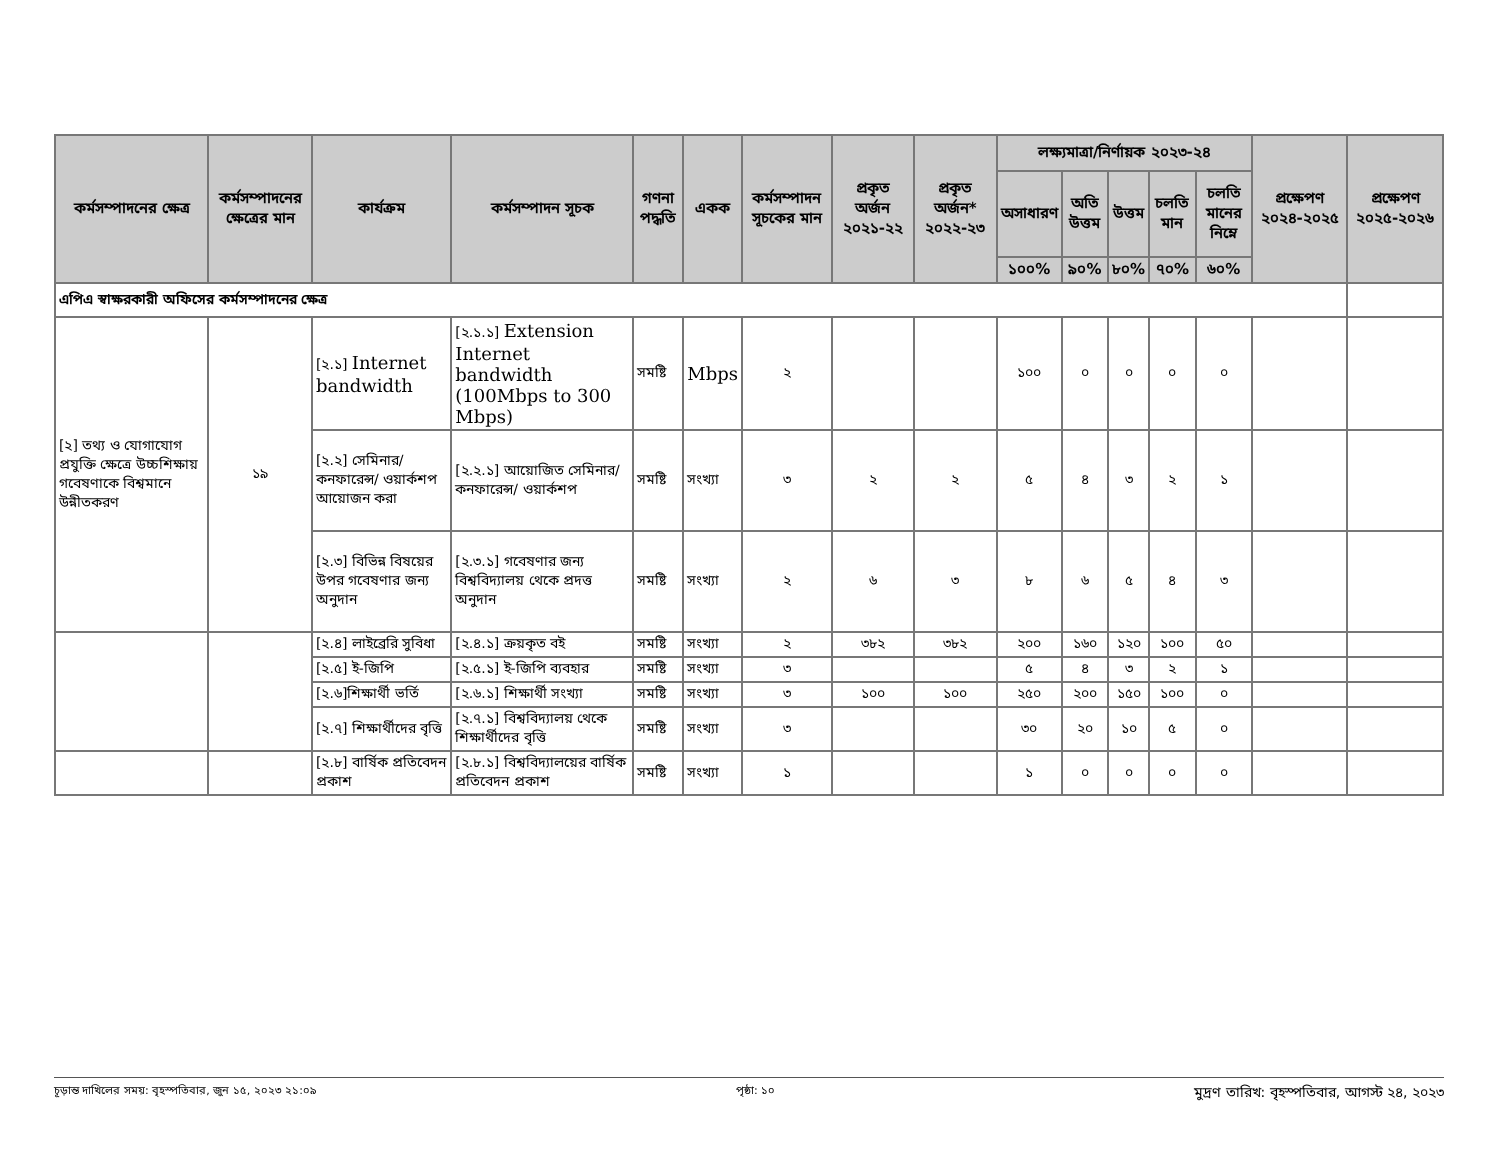| কর্মসম্পাদনের ক্ষেত্র | কর্মসম্পাদনের ক্ষেত্রের মান | কার্যক্রম | কর্মসম্পাদন সূচক | গণনা পদ্ধতি | একক | কর্মসম্পাদন সূচকের মান | প্রকৃত অর্জন ২০২১-২২ | প্রকৃত অর্জন* ২০২২-২৩ | লক্ষ্যমাত্রা/নির্ণায়ক ২০২৩-২৪ | | | | | প্রক্ষেপণ ২০২৪-২০২৫ | প্রক্ষেপণ ২০২৫-২০২৬ |
| --- | --- | --- | --- | --- | --- | --- | --- | --- | --- | --- | --- | --- | --- | --- | --- |
| | | | | | | | | | অসাধারণ | অতি উত্তম | উত্তম | চলতি মান | চলতি মানের নিম্নে | | |
| | | | | | | | | | ১০০% | ৯০% | ৮০% | ৭০% | ৬০% | | |
| এপিএ স্বাক্ষরকারী অফিসের কর্মসম্পাদনের ক্ষেত্র | | | | | | | | | | | | | | | |
| [২] তথ্য ও যোগাযোগ প্রযুক্তি ক্ষেত্রে উচ্চশিক্ষায় গবেষণাকে বিশ্বমানে উন্নীতকরণ | ১৯ | [২.১] Internet bandwidth | [২.১.১] Extension Internet bandwidth (100Mbps to 300 Mbps) | সমষ্টি | Mbps | ২ | | | ১০০ | ০ | ০ | ০ | ০ | | |
| | | [২.২] সেমিনার/ কনফারেন্স/ ওয়ার্কশপ আয়োজন করা | [২.২.১] আয়োজিত সেমিনার/ কনফারেন্স/ ওয়ার্কশপ | সমষ্টি | সংখ্যা | ৩ | ২ | ২ | ৫ | ৪ | ৩ | ২ | ১ | | |
| | | [২.৩] বিভিন্ন বিষয়ের উপর গবেষণার জন্য অনুদান | [২.৩.১] গবেষণার জন্য বিশ্ববিদ্যালয় থেকে প্রদত্ত অনুদান | সমষ্টি | সংখ্যা | ২ | ৬ | ৩ | ৮ | ৬ | ৫ | ৪ | ৩ | | |
| | | [২.৪] লাইব্রেরি সুবিধা | [২.৪.১] ক্রয়কৃত বই | সমষ্টি | সংখ্যা | ২ | ৩৮২ | ৩৮২ | ২০০ | ১৬০ | ১২০ | ১০০ | ৫০ | | |
| | | [২.৫] ই-জিপি | [২.৫.১] ই-জিপি ব্যবহার | সমষ্টি | সংখ্যা | ৩ | | | ৫ | ৪ | ৩ | ২ | ১ | | |
| | | [২.৬]শিক্ষার্থী ভর্তি | [২.৬.১] শিক্ষার্থী সংখ্যা | সমষ্টি | সংখ্যা | ৩ | ১০০ | ১০০ | ২৫০ | ২০০ | ১৫০ | ১০০ | ০ | | |
| | | [২.৭] শিক্ষার্থীদের বৃত্তি | [২.৭.১] বিশ্ববিদ্যালয় থেকে শিক্ষার্থীদের বৃত্তি | সমষ্টি | সংখ্যা | ৩ | | | ৩০ | ২০ | ১০ | ৫ | ০ | | |
| | | [২.৮] বার্ষিক প্রতিবেদন প্রকাশ | [২.৮.১] বিশ্ববিদ্যালয়ের বার্ষিক প্রতিবেদন প্রকাশ | সমষ্টি | সংখ্যা | ১ | | | ১ | ০ | ০ | ০ | ০ | | |
চূড়ান্ত দাখিলের সময়: বৃহস্পতিবার, জুন ১৫, ২০২৩ ২১:০৯ পৃষ্ঠা: ১০ মুদ্রণ তারিখ: বৃহস্পতিবার, আগস্ট ২৪, ২০২৩